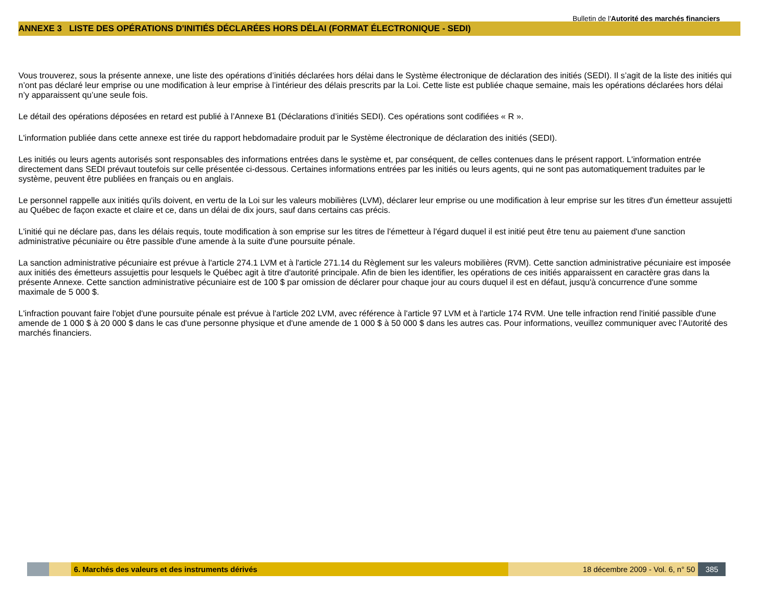Bulletin de l'Autorité des marchés financiers
ANNEXE 3 LISTE DES OPÉRATIONS D'INITIÉS DÉCLARÉES HORS DÉLAI (FORMAT ÉLECTRONIQUE - SEDI)
Vous trouverez, sous la présente annexe, une liste des opérations d’initiés déclarées hors délai dans le Système électronique de déclaration des initiés (SEDI). Il s’agit de la liste des initiés qui n’ont pas déclaré leur emprise ou une modification à leur emprise à l’intérieur des délais prescrits par la Loi. Cette liste est publiée chaque semaine, mais les opérations déclarées hors délai n’y apparaissent qu’une seule fois.
Le détail des opérations déposées en retard est publié à l’Annexe B1 (Déclarations d’initiés SEDI). Ces opérations sont codifiées « R ».
L'information publiée dans cette annexe est tirée du rapport hebdomadaire produit par le Système électronique de déclaration des initiés (SEDI).
Les initiés ou leurs agents autorisés sont responsables des informations entrées dans le système et, par conséquent, de celles contenues dans le présent rapport. L'information entrée directement dans SEDI prévaut toutefois sur celle présentée ci-dessous. Certaines informations entrées par les initiés ou leurs agents, qui ne sont pas automatiquement traduites par le système, peuvent être publiées en français ou en anglais.
Le personnel rappelle aux initiés qu'ils doivent, en vertu de la Loi sur les valeurs mobilières (LVM), déclarer leur emprise ou une modification à leur emprise sur les titres d'un émetteur assujetti au Québec de façon exacte et claire et ce, dans un délai de dix jours, sauf dans certains cas précis.
L'initié qui ne déclare pas, dans les délais requis, toute modification à son emprise sur les titres de l'émetteur à l'égard duquel il est initié peut être tenu au paiement d'une sanction administrative pécuniaire ou être passible d'une amende à la suite d'une poursuite pénale.
La sanction administrative pécuniaire est prévue à l'article 274.1 LVM et à l'article 271.14 du Règlement sur les valeurs mobilières (RVM). Cette sanction administrative pécuniaire est imposée aux initiés des émetteurs assujettis pour lesquels le Québec agit à titre d'autorité principale. Afin de bien les identifier, les opérations de ces initiés apparaissent en caractère gras dans la présente Annexe. Cette sanction administrative pécuniaire est de 100 $ par omission de déclarer pour chaque jour au cours duquel il est en défaut, jusqu'à concurrence d'une somme maximale de 5 000 $.
L'infraction pouvant faire l'objet d'une poursuite pénale est prévue à l'article 202 LVM, avec référence à l'article 97 LVM et à l'article 174 RVM. Une telle infraction rend l'initié passible d'une amende de 1 000 $ à 20 000 $ dans le cas d'une personne physique et d'une amende de 1 000 $ à 50 000 $ dans les autres cas. Pour informations, veuillez communiquer avec l’Autorité des marchés financiers.
6. Marchés des valeurs et des instruments dérivés 18 décembre 2009 - Vol. 6, n° 50 385